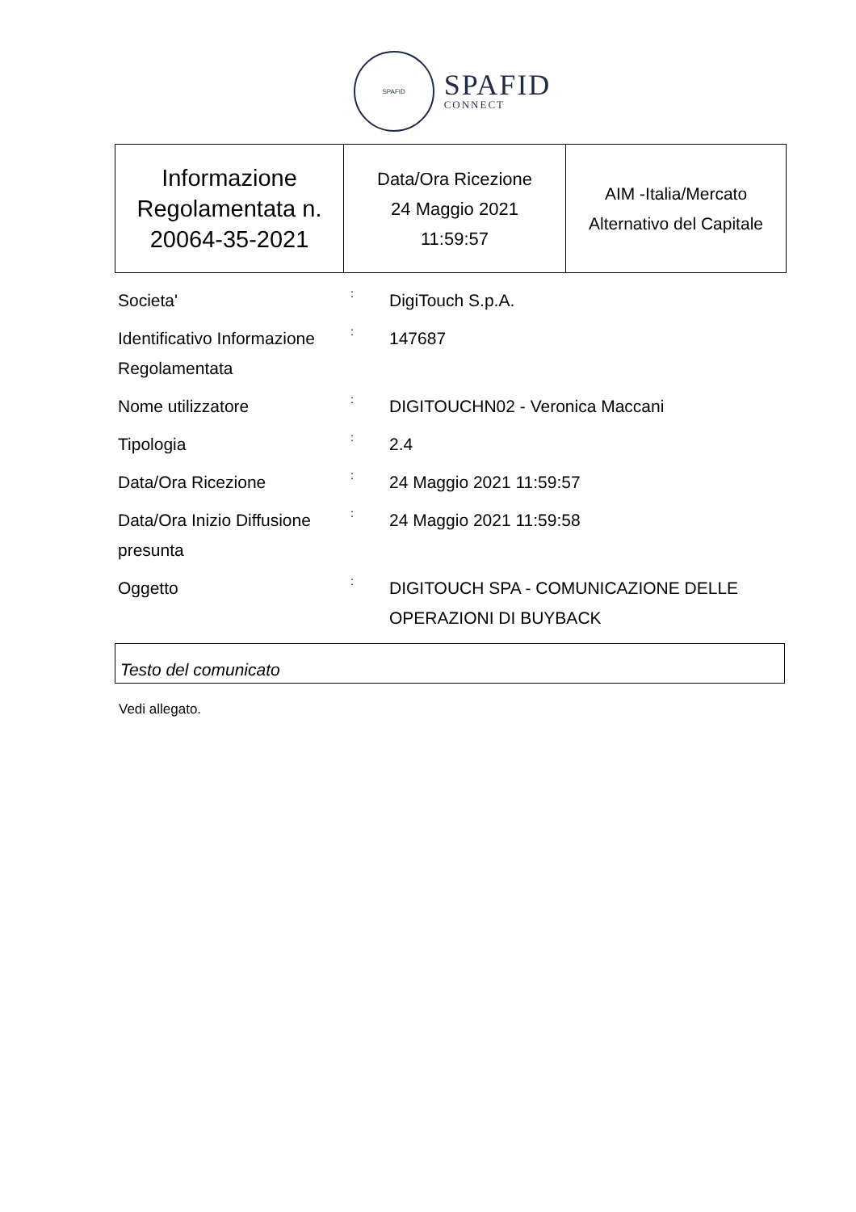SPAFID
SPAFID
CONNECT
| Informazione Regolamentata n. 20064-35-2021 | Data/Ora Ricezione 24 Maggio 2021 11:59:57 | AIM -Italia/Mercato Alternativo del Capitale |
| Societa' | : | DigiTouch S.p.A. |
| Identificativo Informazione Regolamentata | : | 147687 |
| Nome utilizzatore | : | DIGITOUCHN02 - Veronica Maccani |
| Tipologia | : | 2.4 |
| Data/Ora Ricezione | : | 24 Maggio 2021 11:59:57 |
| Data/Ora Inizio Diffusione presunta | : | 24 Maggio 2021 11:59:58 |
| Oggetto | : | DIGITOUCH SPA - COMUNICAZIONE DELLE OPERAZIONI DI BUYBACK |
Testo del comunicato
Vedi allegato.